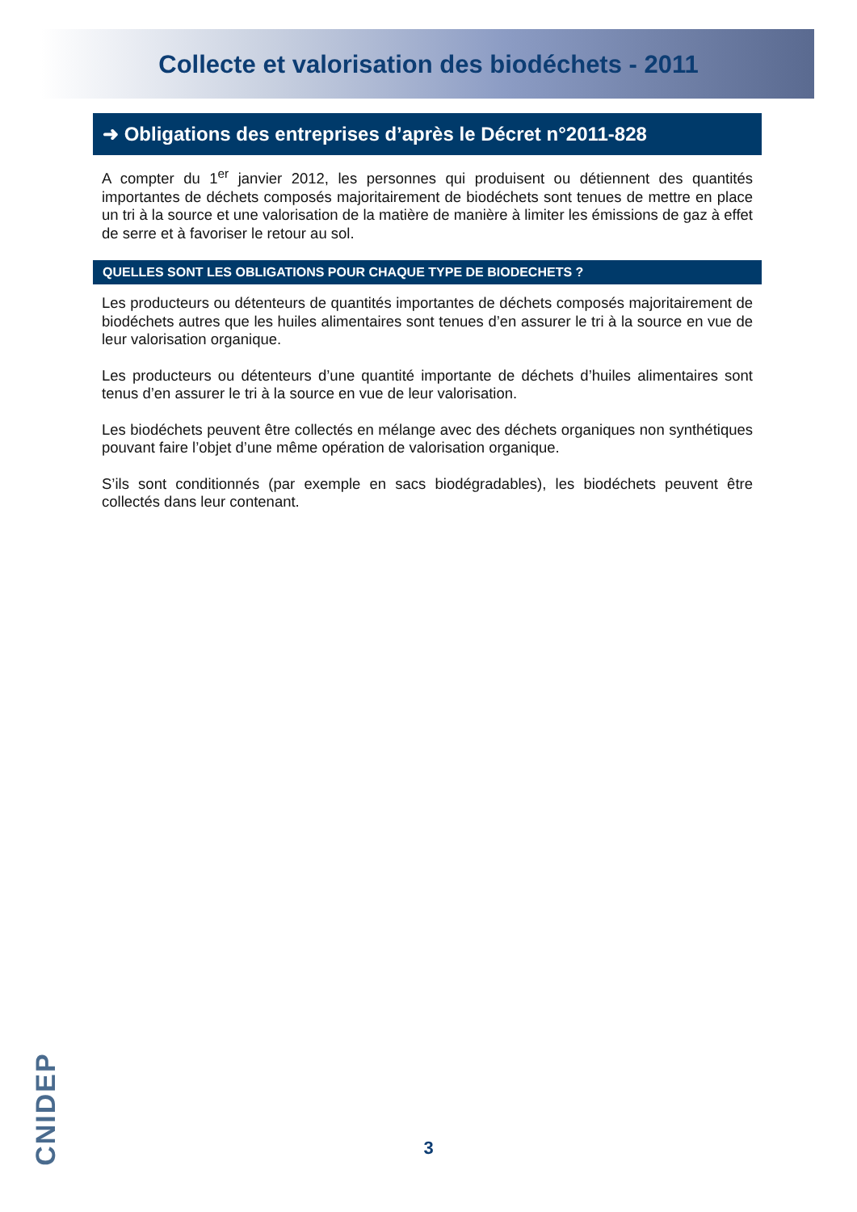Collecte et valorisation des biodéchets - 2011
➜ Obligations des entreprises d’après le Décret n°2011-828
A compter du 1<sup>er</sup> janvier 2012, les personnes qui produisent ou détiennent des quantités importantes de déchets composés majoritairement de biodéchets sont tenues de mettre en place un tri à la source et une valorisation de la matière de manière à limiter les émissions de gaz à effet de serre et à favoriser le retour au sol.
QUELLES SONT LES OBLIGATIONS POUR CHAQUE TYPE DE BIODECHETS ?
Les producteurs ou détenteurs de quantités importantes de déchets composés majoritairement de biodéchets autres que les huiles alimentaires sont tenues d’en assurer le tri à la source en vue de leur valorisation organique.
Les producteurs ou détenteurs d’une quantité importante de déchets d’huiles alimentaires sont tenus d’en assurer le tri à la source en vue de leur valorisation.
Les biodéchets peuvent être collectés en mélange avec des déchets organiques non synthétiques pouvant faire l’objet d’une même opération de valorisation organique.
S’ils sont conditionnés (par exemple en sacs biodégradables), les biodéchets peuvent être collectés dans leur contenant.
CNIDEP
3